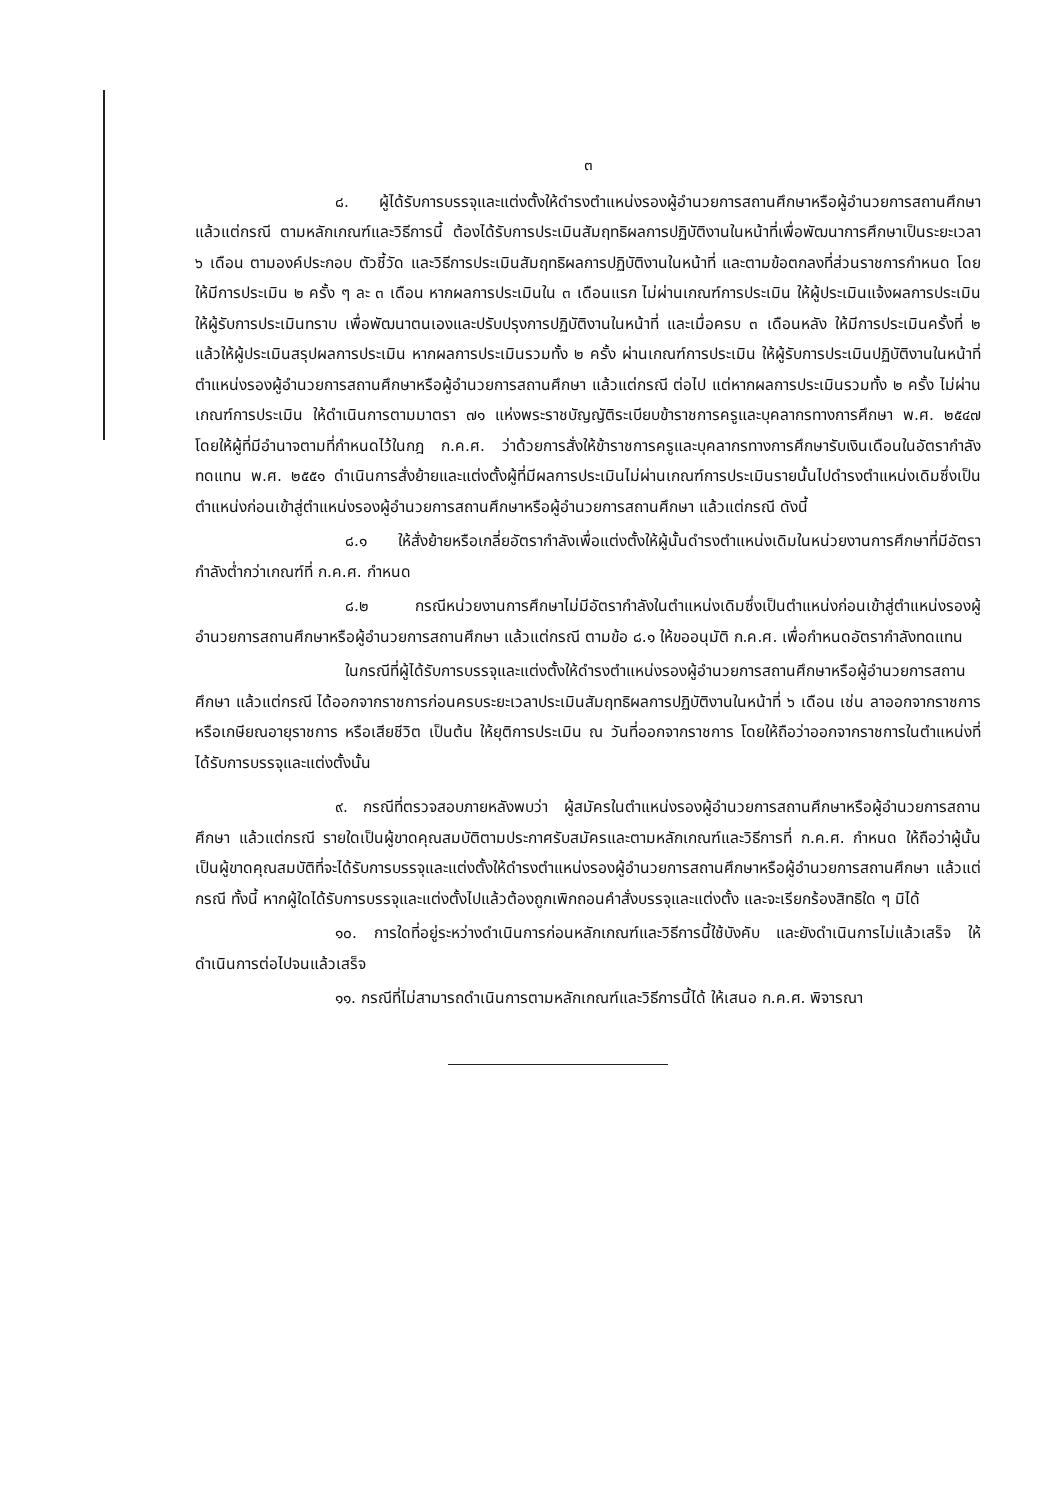๓
๘. ผู้ได้รับการบรรจุและแต่งตั้งให้ดำรงตำแหน่งรองผู้อำนวยการสถานศึกษาหรือผู้อำนวยการสถานศึกษา แล้วแต่กรณี ตามหลักเกณฑ์และวิธีการนี้ ต้องได้รับการประเมินสัมฤทธิผลการปฏิบัติงานในหน้าที่เพื่อพัฒนาการศึกษาเป็นระยะเวลา ๖ เดือน ตามองค์ประกอบ ตัวชี้วัด และวิธีการประเมินสัมฤทธิผลการปฏิบัติงานในหน้าที่ และตามข้อตกลงที่ส่วนราชการกำหนด โดยให้มีการประเมิน ๒ ครั้ง ๆ ละ ๓ เดือน หากผลการประเมินใน ๓ เดือนแรก ไม่ผ่านเกณฑ์การประเมิน ให้ผู้ประเมินแจ้งผลการประเมินให้ผู้รับการประเมินทราบ เพื่อพัฒนาตนเองและปรับปรุงการปฏิบัติงานในหน้าที่ และเมื่อครบ ๓ เดือนหลัง ให้มีการประเมินครั้งที่ ๒ แล้วให้ผู้ประเมินสรุปผลการประเมิน หากผลการประเมินรวมทั้ง ๒ ครั้ง ผ่านเกณฑ์การประเมิน ให้ผู้รับการประเมินปฏิบัติงานในหน้าที่ตำแหน่งรองผู้อำนวยการสถานศึกษาหรือผู้อำนวยการสถานศึกษา แล้วแต่กรณี ต่อไป แต่หากผลการประเมินรวมทั้ง ๒ ครั้ง ไม่ผ่านเกณฑ์การประเมิน ให้ดำเนินการตามมาตรา ๗๑ แห่งพระราชบัญญัติระเบียบข้าราชการครูและบุคลากรทางการศึกษา พ.ศ. ๒๕๔๗ โดยให้ผู้ที่มีอำนาจตามที่กำหนดไว้ในกฎ ก.ค.ศ. ว่าด้วยการสั่งให้ข้าราชการครูและบุคลากรทางการศึกษารับเงินเดือนในอัตรากำลังทดแทน พ.ศ. ๒๕๕๑ ดำเนินการสั่งย้ายและแต่งตั้งผู้ที่มีผลการประเมินไม่ผ่านเกณฑ์การประเมินรายนั้นไปดำรงตำแหน่งเดิมซึ่งเป็นตำแหน่งก่อนเข้าสู่ตำแหน่งรองผู้อำนวยการสถานศึกษาหรือผู้อำนวยการสถานศึกษา แล้วแต่กรณี ดังนี้
๘.๑ ให้สั่งย้ายหรือเกลี่ยอัตรากำลังเพื่อแต่งตั้งให้ผู้นั้นดำรงตำแหน่งเดิมในหน่วยงานการศึกษาที่มีอัตรากำลังต่ำกว่าเกณฑ์ที่ ก.ค.ศ. กำหนด
๘.๒ กรณีหน่วยงานการศึกษาไม่มีอัตรากำลังในตำแหน่งเดิมซึ่งเป็นตำแหน่งก่อนเข้าสู่ตำแหน่งรองผู้อำนวยการสถานศึกษาหรือผู้อำนวยการสถานศึกษา แล้วแต่กรณี ตามข้อ ๘.๑ ให้ขออนุมัติ ก.ค.ศ. เพื่อกำหนดอัตรากำลังทดแทน
ในกรณีที่ผู้ได้รับการบรรจุและแต่งตั้งให้ดำรงตำแหน่งรองผู้อำนวยการสถานศึกษาหรือผู้อำนวยการสถานศึกษา แล้วแต่กรณี ได้ออกจากราชการก่อนครบระยะเวลาประเมินสัมฤทธิผลการปฏิบัติงานในหน้าที่ ๖ เดือน เช่น ลาออกจากราชการ หรือเกษียณอายุราชการ หรือเสียชีวิต เป็นต้น ให้ยุติการประเมิน ณ วันที่ออกจากราชการ โดยให้ถือว่าออกจากราชการในตำแหน่งที่ได้รับการบรรจุและแต่งตั้งนั้น
๙. กรณีที่ตรวจสอบภายหลังพบว่า ผู้สมัครในตำแหน่งรองผู้อำนวยการสถานศึกษาหรือผู้อำนวยการสถานศึกษา แล้วแต่กรณี รายใดเป็นผู้ขาดคุณสมบัติตามประกาศรับสมัครและตามหลักเกณฑ์และวิธีการที่ ก.ค.ศ. กำหนด ให้ถือว่าผู้นั้นเป็นผู้ขาดคุณสมบัติที่จะได้รับการบรรจุและแต่งตั้งให้ดำรงตำแหน่งรองผู้อำนวยการสถานศึกษาหรือผู้อำนวยการสถานศึกษา แล้วแต่กรณี ทั้งนี้ หากผู้ใดได้รับการบรรจุและแต่งตั้งไปแล้วต้องถูกเพิกถอนคำสั่งบรรจุและแต่งตั้ง และจะเรียกร้องสิทธิใด ๆ มิได้
๑๐. การใดที่อยู่ระหว่างดำเนินการก่อนหลักเกณฑ์และวิธีการนี้ใช้บังคับ และยังดำเนินการไม่แล้วเสร็จ ให้ดำเนินการต่อไปจนแล้วเสร็จ
๑๑. กรณีที่ไม่สามารถดำเนินการตามหลักเกณฑ์และวิธีการนี้ได้ ให้เสนอ ก.ค.ศ. พิจารณา